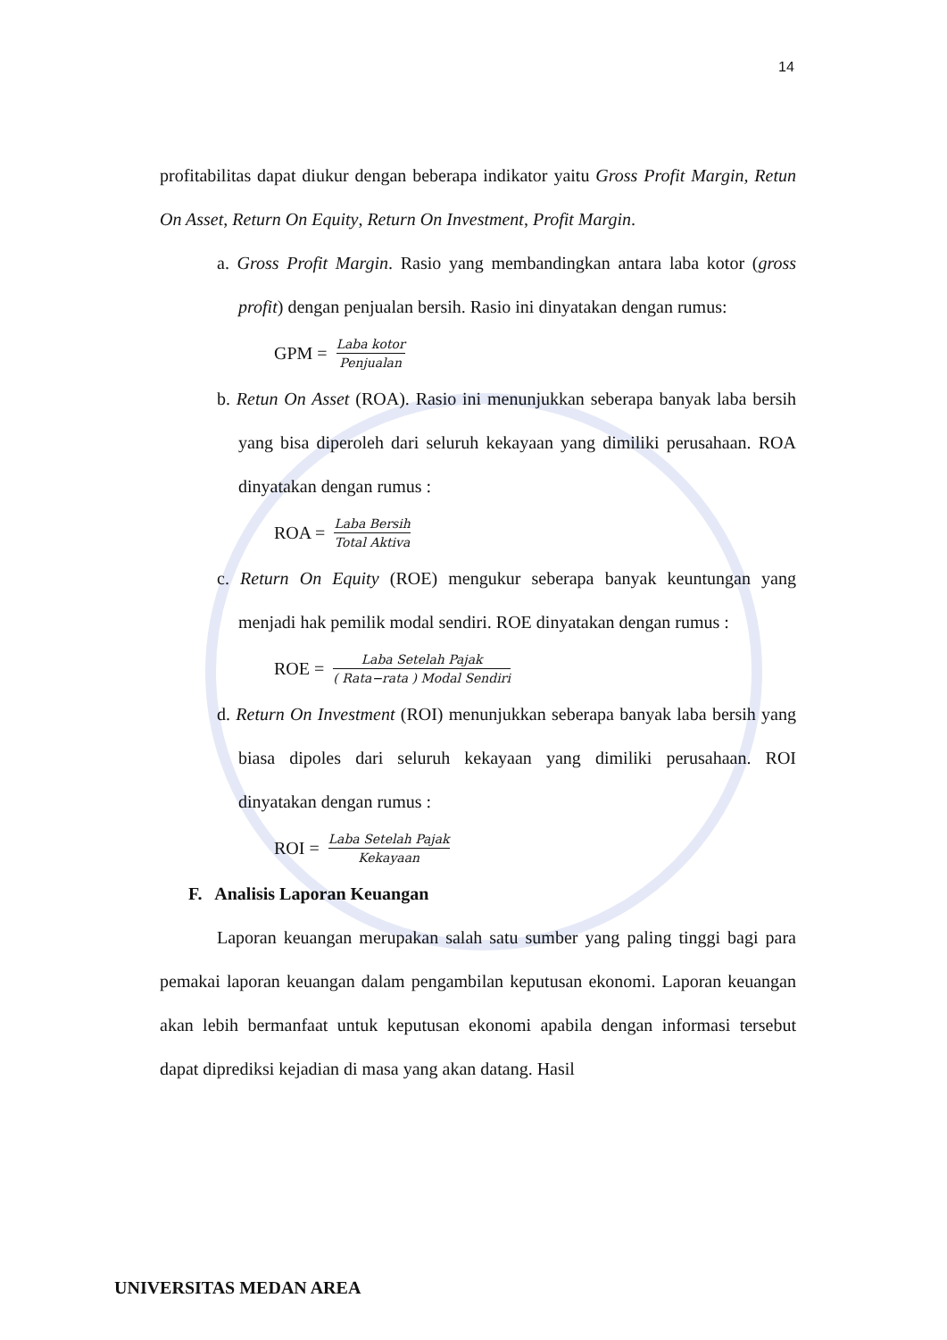14
profitabilitas dapat diukur dengan beberapa indikator yaitu Gross Profit Margin, Retun On Asset, Return On Equity, Return On Investment, Profit Margin.
a. Gross Profit Margin. Rasio yang membandingkan antara laba kotor (gross profit) dengan penjualan bersih. Rasio ini dinyatakan dengan rumus:
GPM = Laba kotor Penjualan
b. Retun On Asset (ROA). Rasio ini menunjukkan seberapa banyak laba bersih yang bisa diperoleh dari seluruh kekayaan yang dimiliki perusahaan. ROA dinyatakan dengan rumus :
ROA = Laba Bersih Total Aktiva
c. Return On Equity (ROE) mengukur seberapa banyak keuntungan yang menjadi hak pemilik modal sendiri. ROE dinyatakan dengan rumus :
ROE = Laba Setelah Pajak ( Rata−rata ) Modal Sendiri
d. Return On Investment (ROI) menunjukkan seberapa banyak laba bersih yang biasa dipoles dari seluruh kekayaan yang dimiliki perusahaan. ROI dinyatakan dengan rumus :
ROI = Laba Setelah Pajak Kekayaan
F. Analisis Laporan Keuangan
Laporan keuangan merupakan salah satu sumber yang paling tinggi bagi para pemakai laporan keuangan dalam pengambilan keputusan ekonomi. Laporan keuangan akan lebih bermanfaat untuk keputusan ekonomi apabila dengan informasi tersebut dapat diprediksi kejadian di masa yang akan datang. Hasil
UNIVERSITAS MEDAN AREA